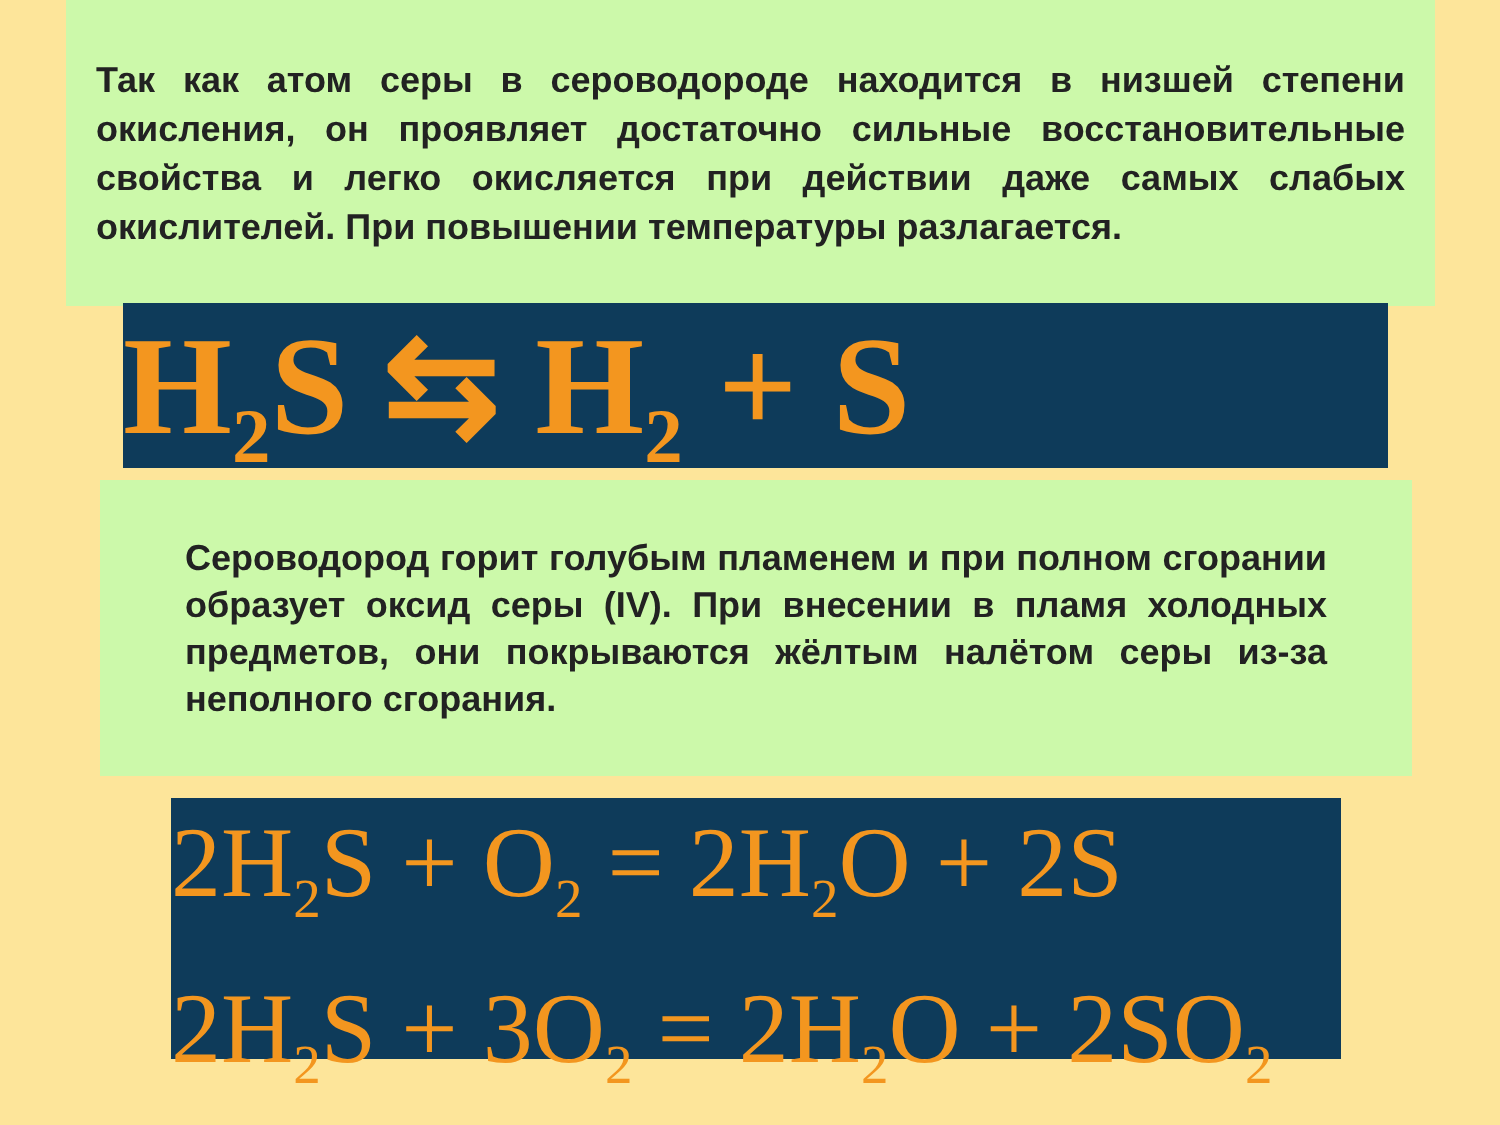Так как атом серы в сероводороде находится в низшей степени окисления, он проявляет достаточно сильные восстановительные свойства и легко окисляется при действии даже самых слабых окислителей. При повышении температуры разлагается.
H<sub>2</sub>S ⇆ H<sub>2</sub> + S
Сероводород горит голубым пламенем и при полном сгорании образует оксид серы (IV). При внесении в пламя холодных предметов, они покрываются жёлтым налётом серы из-за неполного сгорания.
2H<sub>2</sub>S + O<sub>2</sub> = 2H<sub>2</sub>O + 2S
2H<sub>2</sub>S + 3O<sub>2</sub> = 2H<sub>2</sub>O + 2SO<sub>2</sub>